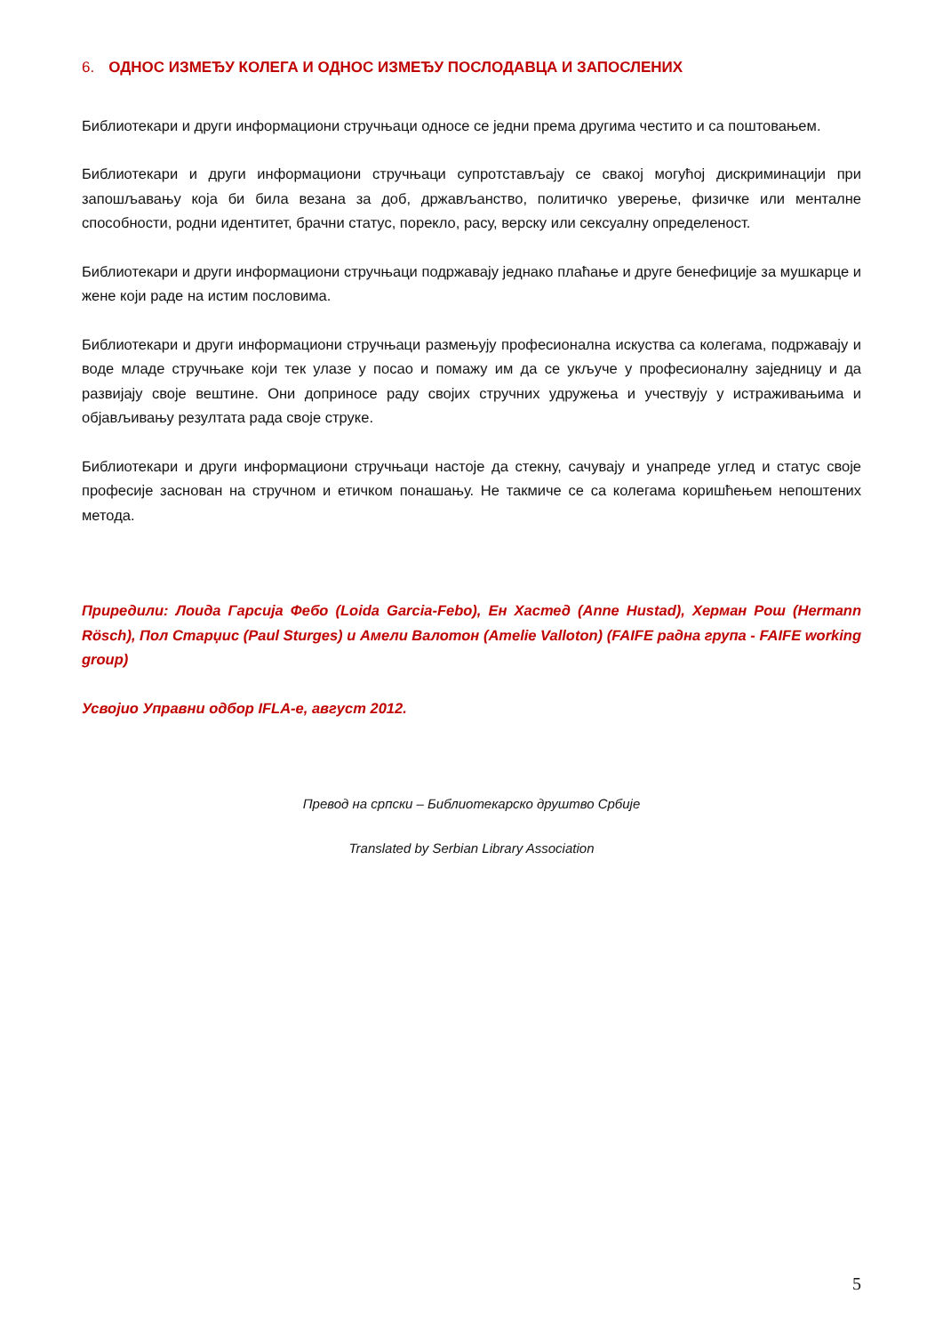6. ОДНОС ИЗМЕЂУ КОЛЕГА И ОДНОС ИЗМЕЂУ ПОСЛОДАВЦА И ЗАПОСЛЕНИХ
Библиотекари и други информациони стручњаци односе се једни према другима честито и са поштовањем.
Библиотекари и други информациони стручњаци супротстављају се свакој могућој дискриминацији при запошљавању која би била везана за доб, држављанство, политичко уверење, физичке или менталне способности, родни идентитет, брачни статус, порекло, расу, верску или сексуалну определеност.
Библиотекари и други информациони стручњаци подржавају једнако плаћање и друге бенефиције за мушкарце и жене који раде на истим пословима.
Библиотекари и други информациони стручњаци размењују професионална искуства са колегама, подржавају и воде младе стручњаке који тек улазе у посао и помажу им да се укључе у професионалну заједницу и да развијају своје вештине. Они доприносе раду својих стручних удружења и учествују у истраживањима и објављивању резултата рада своје струке.
Библиотекари и други информациони стручњаци настоје да стекну, сачувају и унапреде углед и статус своје професије заснован на стручном и етичком понашању. Не такмиче се са колегама коришћењем непоштених метода.
Приредили: Лоида Гарсија Фебо (Loida Garcia-Febo), Ен Хастед (Anne Hustad), Херман Рош (Hermann Rösch), Пол Старџис (Paul Sturges) и Амели Валотон (Amelie Valloton) (FAIFE радна група - FAIFE working group)
Усвојио Управни одбор IFLA-е, август 2012.
Превод на српски – Библиотекарско друштво Србије
Translated by Serbian Library Association
5